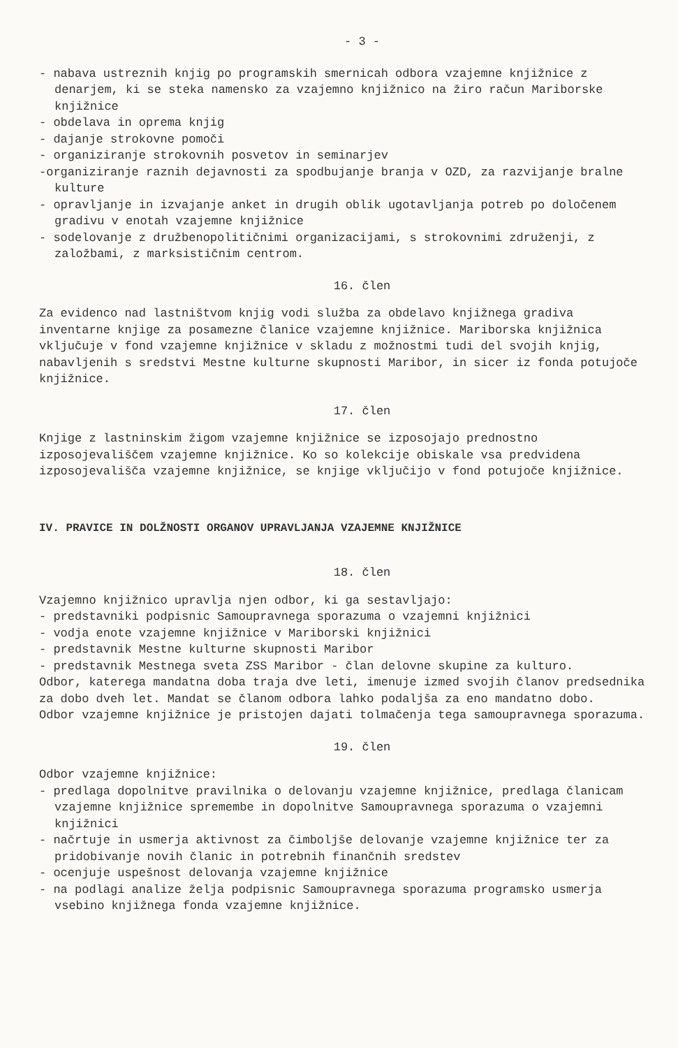- 3 -
- nabava ustreznih knjig po programskih smernicah odbora vzajemne knjižnice z denarjem, ki se steka namensko za vzajemno knjižnico na žiro račun Mariborske knjižnice
- obdelava in oprema knjig
- dajanje strokovne pomoči
- organiziranje strokovnih posvetov in seminarjev
-organiziranje raznih dejavnosti za spodbujanje branja v OZD, za razvijanje bralne kulture
- opravljanje in izvajanje anket in drugih oblik ugotavljanja potreb po določenem gradivu v enotah vzajemne knjižnice
- sodelovanje z družbenopolitičnimi organizacijami, s strokovnimi združenji, z založbami, z marksističnim centrom.
16. člen
Za evidenco nad lastništvom knjig vodi služba za obdelavo knjižnega gradiva inventarne knjige za posamezne članice vzajemne knjižnice. Mariborska knjižnica vključuje v fond vzajemne knjižnice v skladu z možnostmi tudi del svojih knjig, nabavljenih s sredstvi Mestne kulturne skupnosti Maribor, in sicer iz fonda potujoče knjižnice.
17. člen
Knjige z lastninskim žigom vzajemne knjižnice se izposojajo prednostno izposojevališčem vzajemne knjižnice. Ko so kolekcije obiskale vsa predvidena izposojevališča vzajemne knjižnice, se knjige vključijo v fond potujoče knjižnice.
IV. PRAVICE IN DOLŽNOSTI ORGANOV UPRAVLJANJA VZAJEMNE KNJIŽNICE
18. člen
Vzajemno knjižnico upravlja njen odbor, ki ga sestavljajo:
- predstavniki podpisnic Samoupravnega sporazuma o vzajemni knjižnici
- vodja enote vzajemne knjižnice v Mariborski knjižnici
- predstavnik Mestne kulturne skupnosti Maribor
- predstavnik Mestnega sveta ZSS Maribor - član delovne skupine za kulturo.
Odbor, katerega mandatna doba traja dve leti, imenuje izmed svojih članov predsednika za dobo dveh let. Mandat se članom odbora lahko podaljša za eno mandatno dobo.
Odbor vzajemne knjižnice je pristojen dajati tolmačenja tega samoupravnega sporazuma.
19. člen
Odbor vzajemne knjižnice:
- predlaga dopolnitve pravilnika o delovanju vzajemne knjižnice, predlaga članicam vzajemne knjižnice spremembe in dopolnitve Samoupravnega sporazuma o vzajemni knjižnici
- načrtuje in usmerja aktivnost za čimboljše delovanje vzajemne knjižnice ter za pridobivanje novih članic in potrebnih finančnih sredstev
- ocenjuje uspešnost delovanja vzajemne knjižnice
- na podlagi analize želja podpisnic Samoupravnega sporazuma programsko usmerja vsebino knjižnega fonda vzajemne knjižnice.